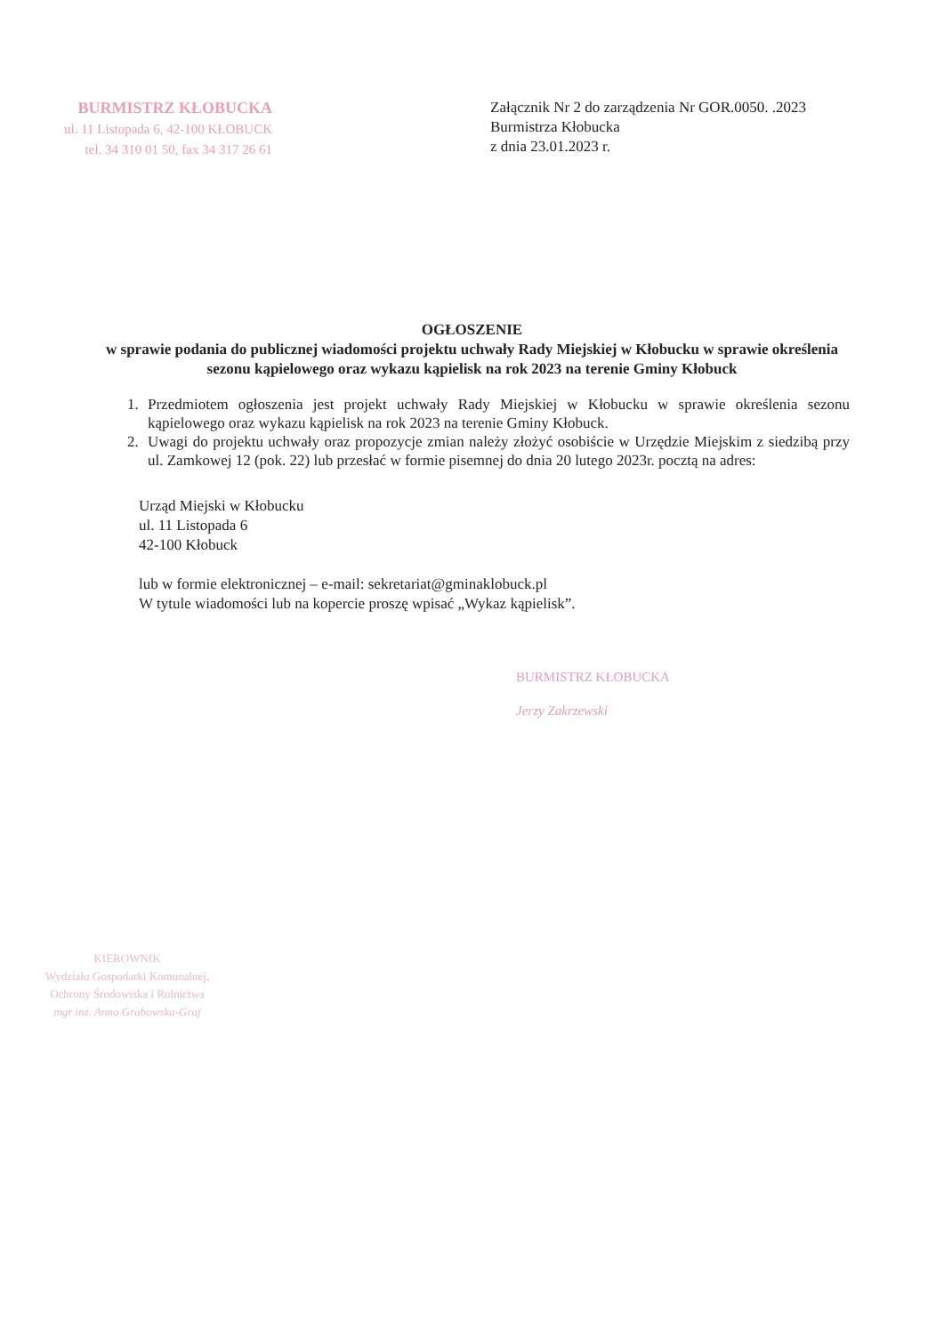BURMISTRZ KŁOBUCKA
ul. 11 Listopada 6, 42-100 KŁOBUCK
tel. 34 310 01 50, fax 34 317 26 61
Załącznik Nr 2 do zarządzenia Nr GOR.0050. .2023
Burmistrza Kłobucka
z dnia 23.01.2023 r.
OGŁOSZENIE
w sprawie podania do publicznej wiadomości projektu uchwały Rady Miejskiej w Kłobucku w sprawie określenia sezonu kąpielowego oraz wykazu kąpielisk na rok 2023 na terenie Gminy Kłobuck
1. Przedmiotem ogłoszenia jest projekt uchwały Rady Miejskiej w Kłobucku w sprawie określenia sezonu kąpielowego oraz wykazu kąpielisk na rok 2023 na terenie Gminy Kłobuck.
2. Uwagi do projektu uchwały oraz propozycje zmian należy złożyć osobiście w Urzędzie Miejskim z siedzibą przy ul. Zamkowej 12 (pok. 22) lub przesłać w formie pisemnej do dnia 20 lutego 2023r. pocztą na adres:
Urząd Miejski w Kłobucku
ul. 11 Listopada 6
42-100 Kłobuck
lub w formie elektronicznej – e-mail: sekretariat@gminaklobuck.pl
W tytule wiadomości lub na kopercie proszę wpisać „Wykaz kąpielisk”.
BURMISTRZ KŁOBUCKA
Jerzy Zakrzewski
KIEROWNIK
Wydziału Gospodarki Komunalnej,
Ochrony Środowiska i Rolnictwa
mgr inż. Anna Grabowska-Graj